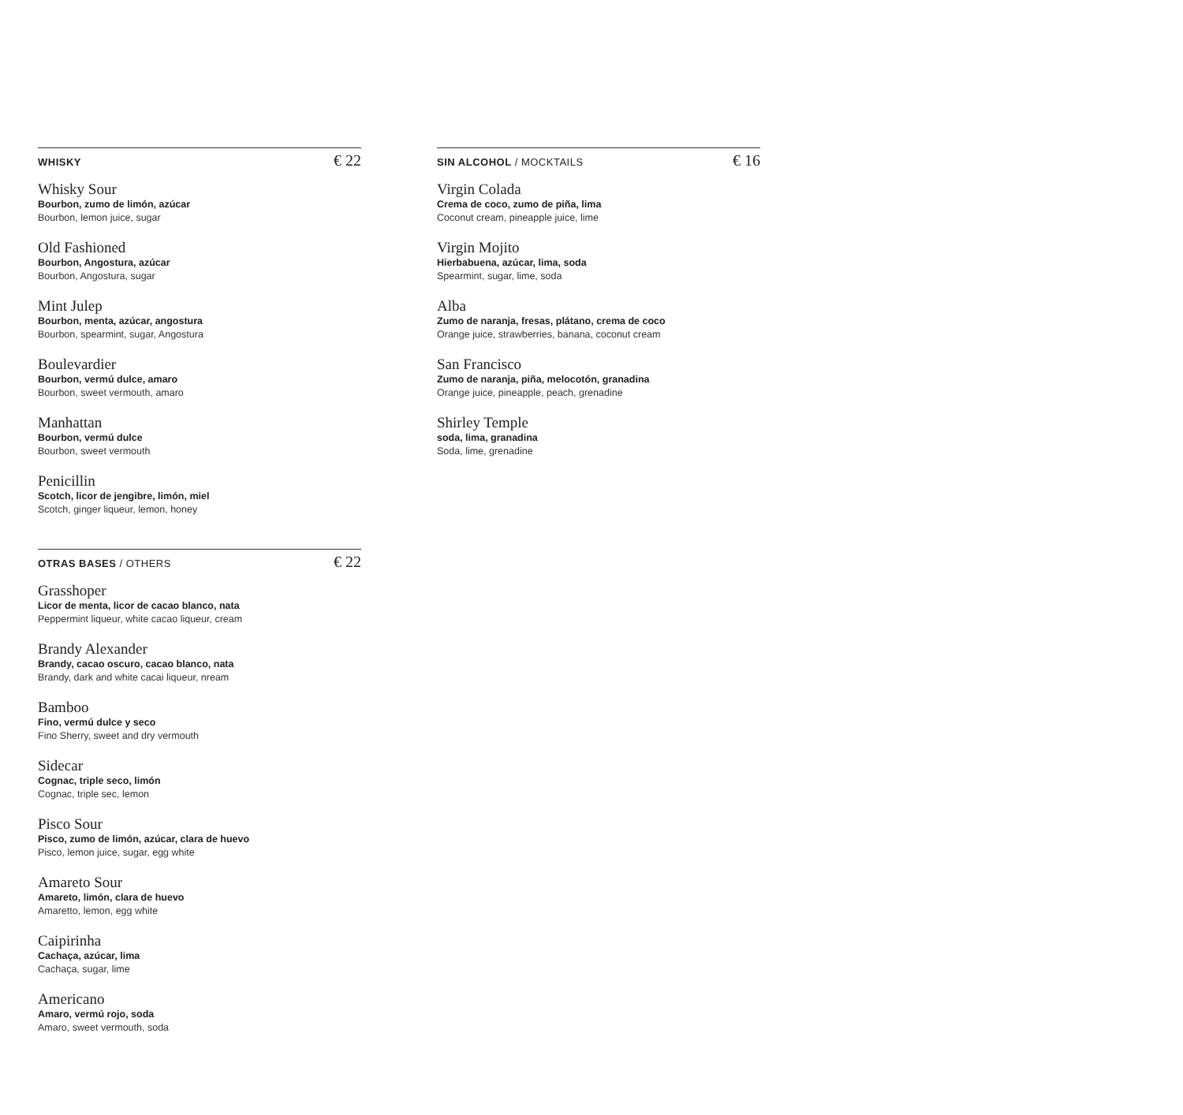WHISKY € 22
Whisky Sour
Bourbon, zumo de limón, azúcar
Bourbon, lemon juice, sugar
Old Fashioned
Bourbon, Angostura, azúcar
Bourbon, Angostura, sugar
Mint Julep
Bourbon, menta, azúcar, angostura
Bourbon, spearmint, sugar, Angostura
Boulevardier
Bourbon, vermú dulce, amaro
Bourbon, sweet vermouth, amaro
Manhattan
Bourbon, vermú dulce
Bourbon, sweet vermouth
Penicillin
Scotch, licor de jengibre, limón, miel
Scotch, ginger liqueur, lemon, honey
SIN ALCOHOL / MOCKTAILS € 16
Virgin Colada
Crema de coco, zumo de piña, lima
Coconut cream, pineapple juice, lime
Virgin Mojito
Hierbabuena, azúcar, lima, soda
Spearmint, sugar, lime, soda
Alba
Zumo de naranja, fresas, plátano, crema de coco
Orange juice, strawberries, banana, coconut cream
San Francisco
Zumo de naranja, piña, melocotón, granadina
Orange juice, pineapple, peach, grenadine
Shirley Temple
soda, lima, granadina
Soda, lime, grenadine
OTRAS BASES / OTHERS € 22
Grasshoper
Licor de menta, licor de cacao blanco, nata
Peppermint liqueur, white cacao liqueur, cream
Brandy Alexander
Brandy, cacao oscuro, cacao blanco, nata
Brandy, dark and white cacai liqueur, nream
Bamboo
Fino, vermú dulce y seco
Fino Sherry, sweet and dry vermouth
Sidecar
Cognac, triple seco, limón
Cognac, triple sec, lemon
Pisco Sour
Pisco, zumo de limón, azúcar, clara de huevo
Pisco, lemon juice, sugar, egg white
Amareto Sour
Amareto, limón, clara de huevo
Amaretto, lemon, egg white
Caipirinha
Cachaça, azúcar, lima
Cachaça, sugar, lime
Americano
Amaro, vermú rojo, soda
Amaro, sweet vermouth, soda